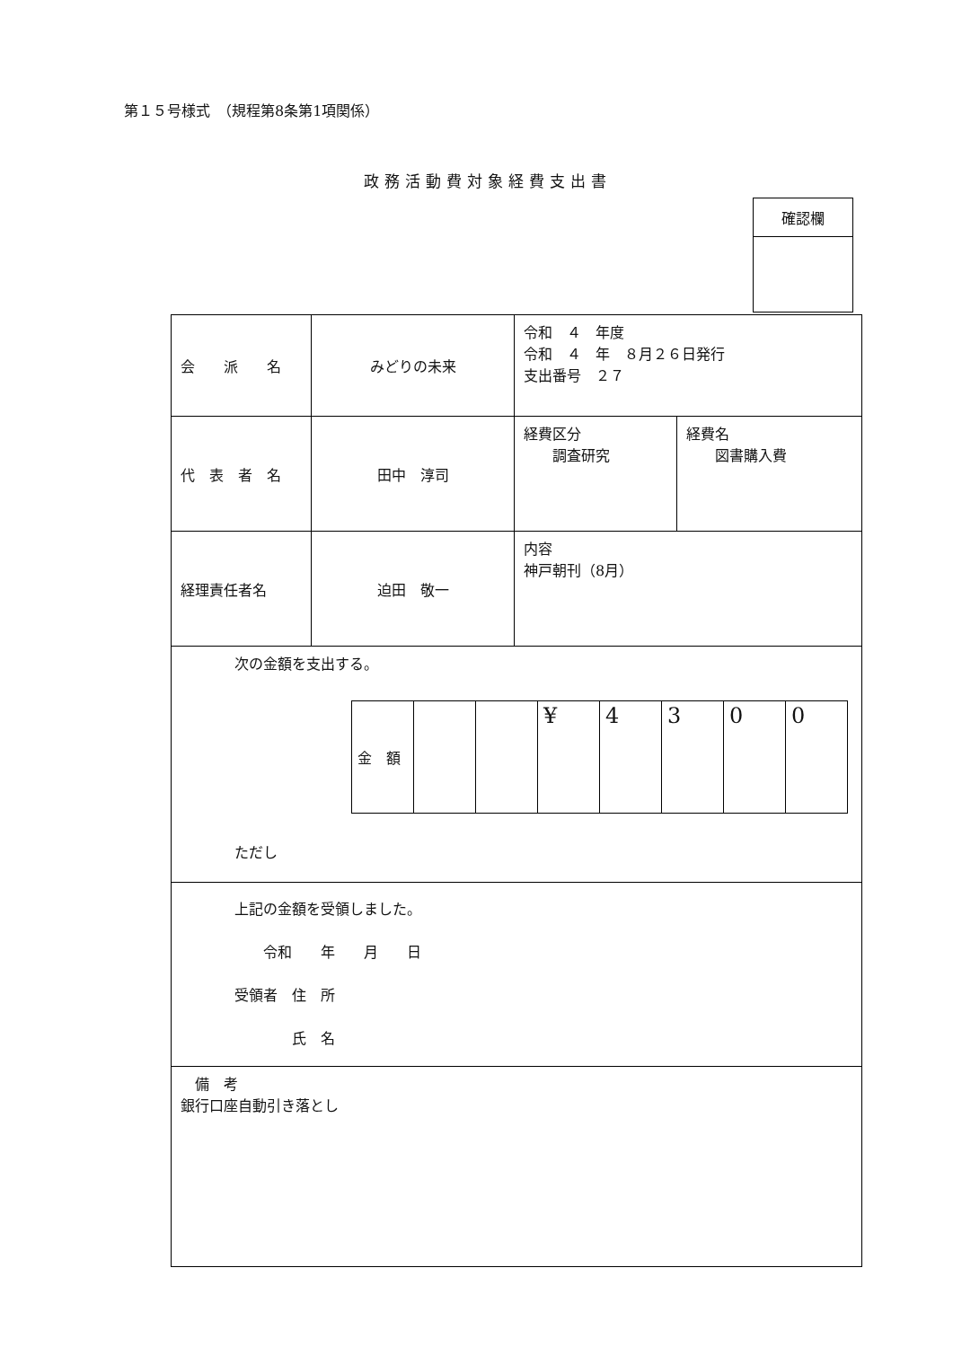第１５号様式　（規程第8条第1項関係）
政務活動費対象経費支出書
| 確認欄 |
| 会 派 名 | みどりの未来 | 令和 ４ 年度 令和 ４ 年 ８月２６日発行 支出番号 ２７ | |
| 代 表 者 名 | 田中 淳司 | 経費区分 調査研究 | 経費名 図書購入費 |
| 経理責任者名 | 迫田 敬一 | 内容 神戸朝刊（8月） | |
| 次の金額を支出する。 / 金 額 / / / ¥ / 4 / 3 / 0 / 0 / ただし | | | |
| 上記の金額を受領しました。 令和 年 月 日 受領者 住 所 氏 名 | | | |
| 備 考 銀行口座自動引き落とし | | | |